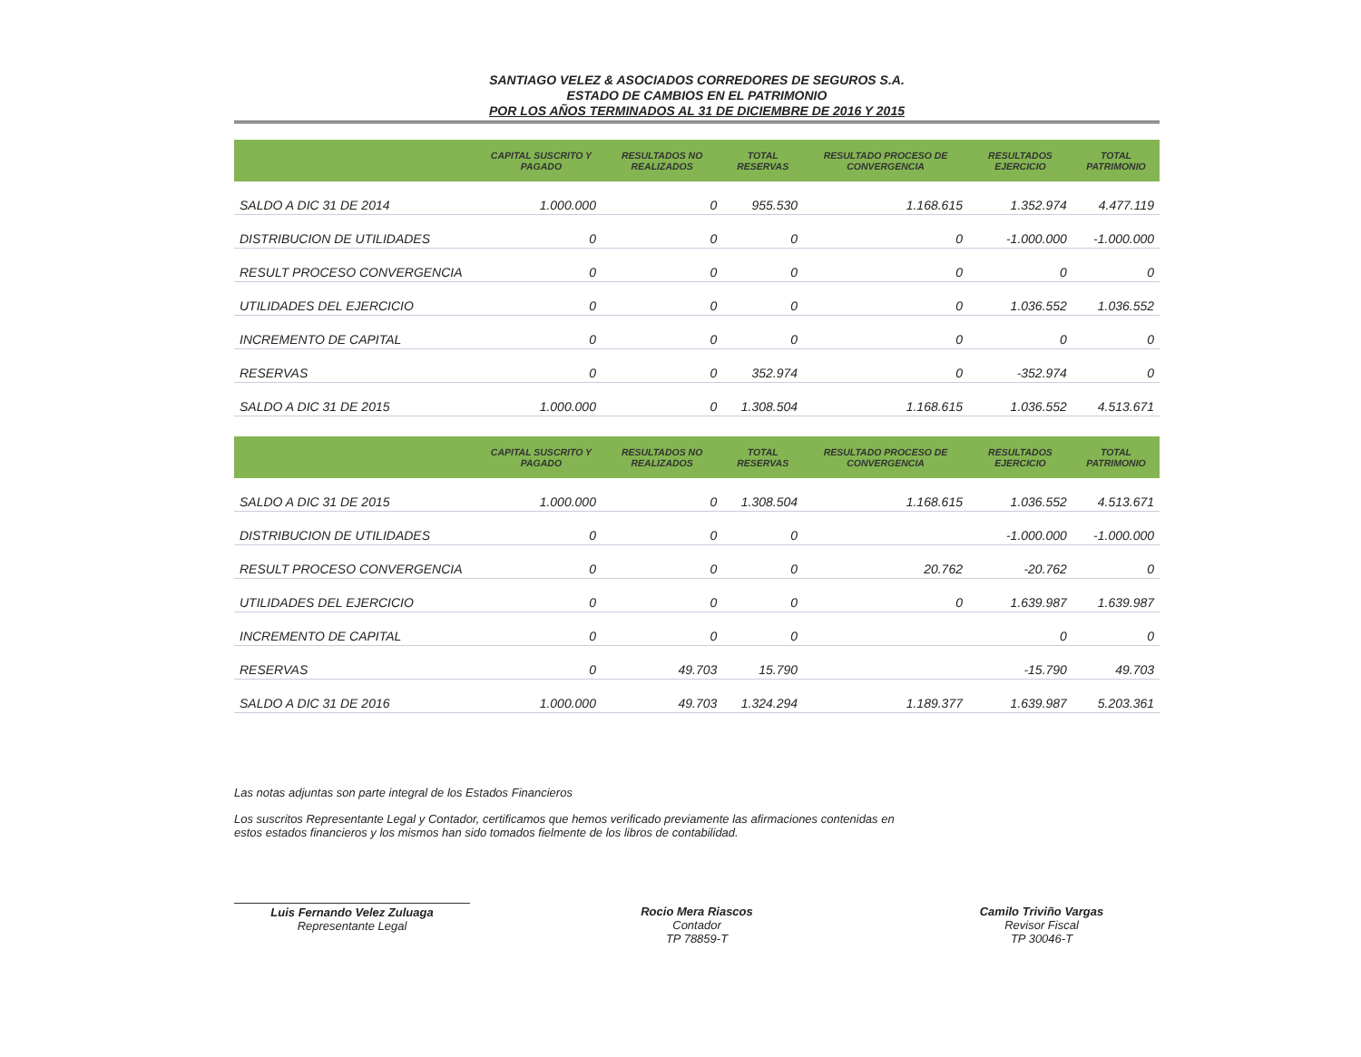SANTIAGO VELEZ & ASOCIADOS CORREDORES DE SEGUROS S.A.
ESTADO DE CAMBIOS EN EL PATRIMONIO
POR LOS AÑOS TERMINADOS AL 31 DE DICIEMBRE DE 2016 Y 2015
| | CAPITAL SUSCRITO Y PAGADO | RESULTADOS NO REALIZADOS | TOTAL RESERVAS | RESULTADO PROCESO DE CONVERGENCIA | RESULTADOS EJERCICIO | TOTAL PATRIMONIO |
| --- | --- | --- | --- | --- | --- | --- |
| SALDO A DIC 31 DE 2014 | 1.000.000 | 0 | 955.530 | 1.168.615 | 1.352.974 | 4.477.119 |
| DISTRIBUCION DE UTILIDADES | 0 | 0 | 0 | 0 | -1.000.000 | -1.000.000 |
| RESULT PROCESO CONVERGENCIA | 0 | 0 | 0 | 0 | 0 | 0 |
| UTILIDADES DEL EJERCICIO | 0 | 0 | 0 | 0 | 1.036.552 | 1.036.552 |
| INCREMENTO DE CAPITAL | 0 | 0 | 0 | 0 | 0 | 0 |
| RESERVAS | 0 | 0 | 352.974 | 0 | -352.974 | 0 |
| SALDO A DIC 31 DE 2015 | 1.000.000 | 0 | 1.308.504 | 1.168.615 | 1.036.552 | 4.513.671 |
| | CAPITAL SUSCRITO Y PAGADO | RESULTADOS NO REALIZADOS | TOTAL RESERVAS | RESULTADO PROCESO DE CONVERGENCIA | RESULTADOS EJERCICIO | TOTAL PATRIMONIO |
| --- | --- | --- | --- | --- | --- | --- |
| SALDO A DIC 31 DE 2015 | 1.000.000 | 0 | 1.308.504 | 1.168.615 | 1.036.552 | 4.513.671 |
| DISTRIBUCION DE UTILIDADES | 0 | 0 | 0 | | -1.000.000 | -1.000.000 |
| RESULT PROCESO CONVERGENCIA | 0 | 0 | 0 | 20.762 | -20.762 | 0 |
| UTILIDADES DEL EJERCICIO | 0 | 0 | 0 | 0 | 1.639.987 | 1.639.987 |
| INCREMENTO DE CAPITAL | 0 | 0 | 0 | | 0 | 0 |
| RESERVAS | 0 | 49.703 | 15.790 | | -15.790 | 49.703 |
| SALDO A DIC 31 DE 2016 | 1.000.000 | 49.703 | 1.324.294 | 1.189.377 | 1.639.987 | 5.203.361 |
Las notas adjuntas son parte integral de los Estados Financieros
Los suscritos Representante Legal y Contador, certificamos que hemos verificado previamente las afirmaciones contenidas en
estos estados financieros y los mismos han sido tomados fielmente de los libros de contabilidad.
Luis Fernando Velez Zuluaga
Representante Legal
Rocio Mera Riascos
Contador
TP 78859-T
Camilo Triviño Vargas
Revisor Fiscal
TP 30046-T